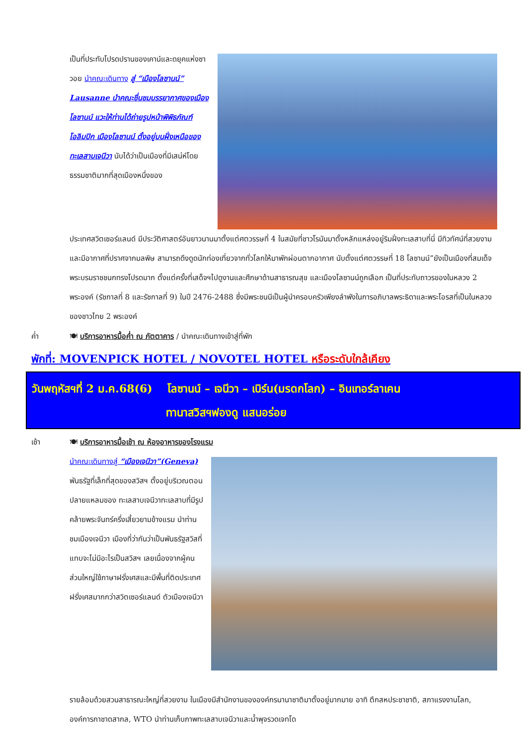เป็นที่ประทับโปรดปรานของเคาน์และดยุคแห่งซาวอย นำคณะเดินทาง สู่ “เมืองโลซานน์” Lausanne นำคณะชื่นชมบรรยากาศของเมืองโลซานน์ แวะให้ท่านได้ถ่ายรูปหน้าพิพิธภัณฑ์โอลิมปิก เมืองโลซานน์ ตั้งอยู่บนฝั่งเหนือของทะเลสาบเจนีวา นับได้ว่าเป็นเมืองที่มีเสน่ห์โดยธรรมชาติมากที่สุดเมืองหนึ่งของ
ประเทศสวิตเซอร์แลนด์ มีประวัติศาสตร์อันยาวนานมาตั้งแต่ศตวรรษที่ 4 ในสมัยที่ชาวโรมันมาตั้งหลักแหล่งอยู่ริมฝั่งทะเลสาบที่นี่ มีทิวทัศน์ที่สวยงาม และมีอากาศที่ปราศจากมลพิษ สามารถดึงดูดนักท่องเที่ยวจากทั่วโลกให้มาพักผ่อนตากอากาศ นับตั้งแต่ศตวรรษที่ 18 โลซานน์”ยังเป็นเมืองที่สมเด็จพระบรมราชชนกทรงโปรดมาก ตั้งแต่ครั้งที่เสด็จฯไปดูงานและศึกษาด้านสาธารณสุข และเมืองโลซานน์ถูกเลือก เป็นที่ประทับถาวรของในหลวง 2 พระองค์ (รัชกาลที่ 8 และรัชกาลที่ 9) ในปี 2476-2488 ซึ่งมีพระชนนีเป็นผู้นำครอบครัวเพียงลำพังในการอภิบาลพระธิดาและพระโอรสที่เป็นในหลวงของชาวไทย 2 พระองค์
ค่ำ 🍽 บริการอาหารมื้อค่ำ ณ ภัตตาคาร / นำคณะเดินทางเข้าสู่ที่พัก
พักที่: MOVENPICK HOTEL / NOVOTEL HOTEL หรือระดับใกล้เคียง
วันพฤหัสฯที่ 2 ม.ค.68(6) โลซานน์ – เจนีวา – เบิร์น(มรดกโลก) – อินเทอร์ลาเคน
ทานาสวิสฯฟองดู แสนอร่อย
เช้า 🍽 บริการอาหารมื้อเช้า ณ ห้องอาหารของโรงแรม
นำคณะเดินทางสู่ “เมืองเจนีวา”(Geneva) พันธรัฐที่เล็กที่สุดของสวิสฯ ตั้งอยู่บริเวณตอนปลายแหลมของ ทะเลสาบเจนีวาทะเลสาบที่มีรูปคล้ายพระจันทร์ครึ่งเสี้ยวยามข้างแรม นำท่านชมเมืองเจนีวา เมืองที่ว่ากันว่าเป็นพันธรัฐสวิสที่แทบจะไม่มีอะไรเป็นสวิสฯ เลยเนื่องจากผู้คนส่วนใหญ่ใช้ภาษาฝรั่งเศสและมีพื้นที่ติดประเทศฝรั่งเศสมากกว่าสวิตเซอร์แลนด์ ตัวเมืองเจนีวา
รายล้อมด้วยสวนสาธารณะใหญ่ที่สวยงาม ในเมืองมีสำนักงานขององค์กรนานาชาติมาตั้งอยู่มากมาย อาทิ ตึกสหประชาชาติ, สภาแรงงานโลก, องค์การกาชาดสากล, WTO นำท่านเก็บภาพทะเลสาบเจนีวาและน้ำพุจรวดเจทโด